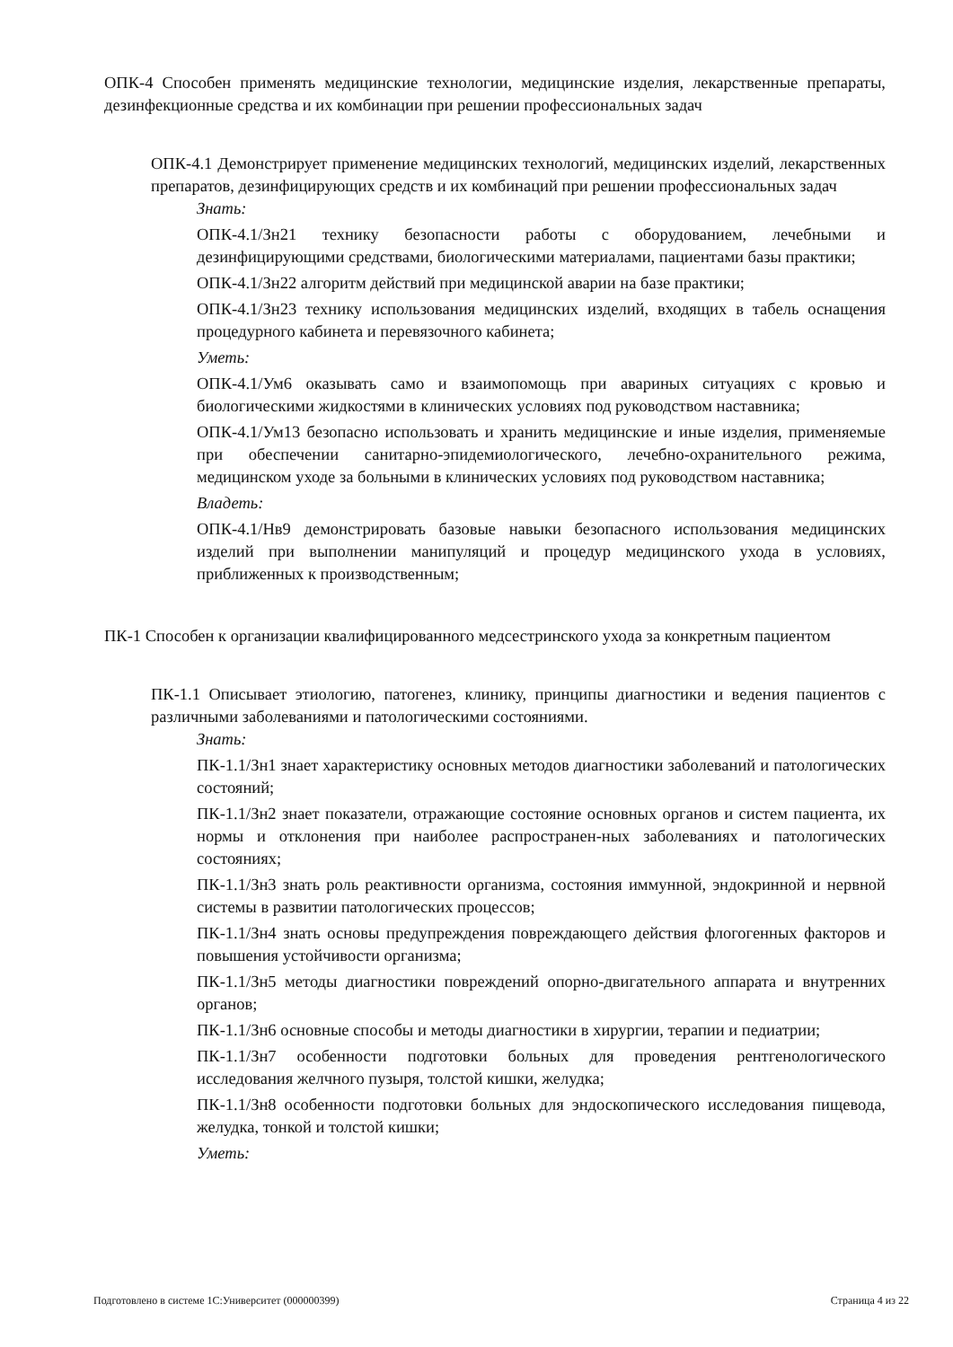ОПК-4 Способен применять медицинские технологии, медицинские изделия, лекарственные препараты, дезинфекционные средства и их комбинации при решении профессиональных задач
ОПК-4.1 Демонстрирует применение медицинских технологий, медицинских изделий, лекарственных препаратов, дезинфицирующих средств и их комбинаций при решении профессиональных задач
Знать:
ОПК-4.1/Зн21 технику безопасности работы с оборудованием, лечебными и дезинфицирующими средствами, биологическими материалами, пациентами базы практики;
ОПК-4.1/Зн22 алгоритм действий при медицинской аварии на базе практики;
ОПК-4.1/Зн23 технику использования медицинских изделий, входящих в табель оснащения процедурного кабинета и перевязочного кабинета;
Уметь:
ОПК-4.1/Ум6 оказывать само и взаимопомощь при авариных ситуациях с кровью и биологическими жидкостями в клинических условиях под руководством наставника;
ОПК-4.1/Ум13 безопасно использовать и хранить медицинские и иные изделия, применяемые при обеспечении санитарно-эпидемиологического, лечебно-охранительного режима, медицинском уходе за больными в клинических условиях под руководством наставника;
Владеть:
ОПК-4.1/Нв9 демонстрировать базовые навыки безопасного использования медицинских изделий при выполнении манипуляций и процедур медицинского ухода в условиях, приближенных к производственным;
ПК-1 Способен к организации квалифицированного медсестринского ухода за конкретным пациентом
ПК-1.1 Описывает этиологию, патогенез, клинику, принципы диагностики и ведения пациентов с различными заболеваниями и патологическими состояниями.
Знать:
ПК-1.1/Зн1 знает характеристику основных методов диагностики заболеваний и патологических состояний;
ПК-1.1/Зн2 знает показатели, отражающие состояние основных органов и систем пациента, их нормы и отклонения при наиболее распространен-ных заболеваниях и патологических состояниях;
ПК-1.1/Зн3 знать роль реактивности организма, состояния иммунной, эндокринной и нервной системы в развитии патологических процессов;
ПК-1.1/Зн4 знать основы предупреждения повреждающего действия флогогенных факторов и повышения устойчивости организма;
ПК-1.1/Зн5 методы диагностики повреждений опорно-двигательного аппарата и внутренних органов;
ПК-1.1/Зн6 основные способы и методы диагностики в хирургии, терапии и педиатрии;
ПК-1.1/Зн7 особенности подготовки больных для проведения рентгенологического исследования желчного пузыря, толстой кишки, желудка;
ПК-1.1/Зн8 особенности подготовки больных для эндоскопического исследования пищевода, желудка, тонкой и толстой кишки;
Уметь:
Подготовлено в системе 1С:Университет (000000399) Страница 4 из 22